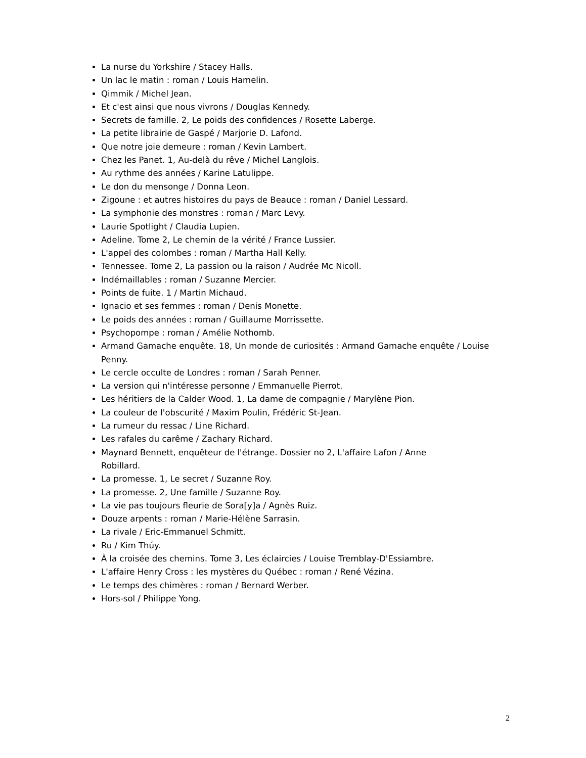La nurse du Yorkshire / Stacey Halls.
Un lac le matin : roman / Louis Hamelin.
Qimmik / Michel Jean.
Et c'est ainsi que nous vivrons / Douglas Kennedy.
Secrets de famille. 2, Le poids des confidences / Rosette Laberge.
La petite librairie de Gaspé / Marjorie D. Lafond.
Que notre joie demeure : roman / Kevin Lambert.
Chez les Panet. 1, Au-delà du rêve / Michel Langlois.
Au rythme des années / Karine Latulippe.
Le don du mensonge / Donna Leon.
Zigoune : et autres histoires du pays de Beauce : roman / Daniel Lessard.
La symphonie des monstres : roman / Marc Levy.
Laurie Spotlight / Claudia Lupien.
Adeline. Tome 2, Le chemin de la vérité / France Lussier.
L'appel des colombes : roman / Martha Hall Kelly.
Tennessee. Tome 2, La passion ou la raison / Audrée Mc Nicoll.
Indémaillables : roman / Suzanne Mercier.
Points de fuite. 1 / Martin Michaud.
Ignacio et ses femmes : roman / Denis Monette.
Le poids des années : roman / Guillaume Morrissette.
Psychopompe : roman / Amélie Nothomb.
Armand Gamache enquête. 18, Un monde de curiosités : Armand Gamache enquête / Louise Penny.
Le cercle occulte de Londres : roman / Sarah Penner.
La version qui n'intéresse personne / Emmanuelle Pierrot.
Les héritiers de la Calder Wood. 1, La dame de compagnie / Marylène Pion.
La couleur de l'obscurité / Maxim Poulin, Frédéric St-Jean.
La rumeur du ressac / Line Richard.
Les rafales du carême / Zachary Richard.
Maynard Bennett, enquêteur de l'étrange. Dossier no 2, L'affaire Lafon / Anne
Robillard.
La promesse. 1, Le secret / Suzanne Roy.
La promesse. 2, Une famille / Suzanne Roy.
La vie pas toujours fleurie de Sora[y]a / Agnès Ruiz.
Douze arpents : roman / Marie-Hélène Sarrasin.
La rivale / Eric-Emmanuel Schmitt.
Ru / Kim Thúy.
À la croisée des chemins. Tome 3, Les éclaircies / Louise Tremblay-D'Essiambre.
L'affaire Henry Cross : les mystères du Québec : roman / René Vézina.
Le temps des chimères : roman / Bernard Werber.
Hors-sol / Philippe Yong.
2